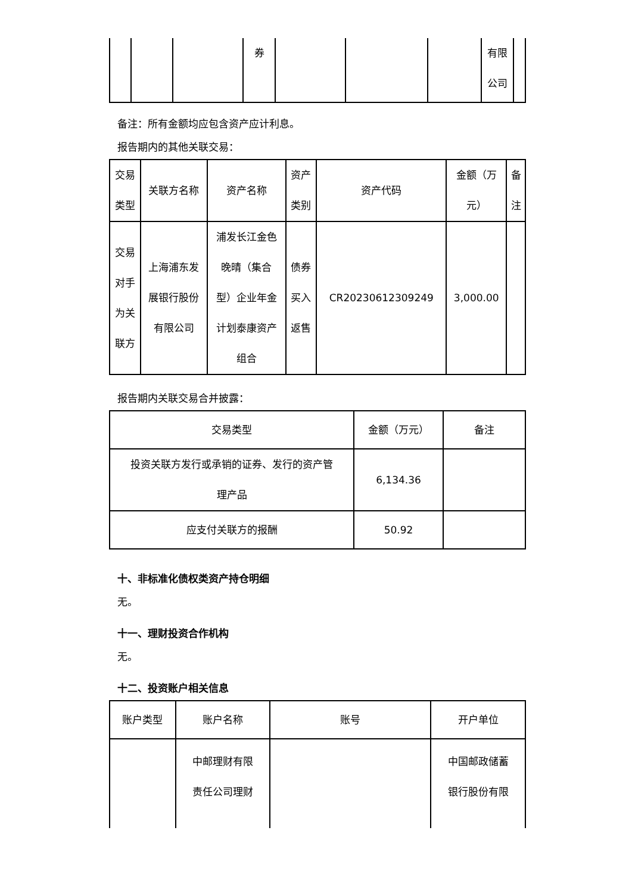| | | | 券 | | | | 有限 公司 | |
备注：所有金额均应包含资产应计利息。
报告期内的其他关联交易：
| 交易 类型 | 关联方名称 | 资产名称 | 资产 类别 | 资产代码 | 金额（万 元） | 备 注 |
| --- | --- | --- | --- | --- | --- | --- |
| 交易 对手 为关 联方 | 上海浦东发 展银行股份 有限公司 | 浦发长江金色 晚晴（集合 型）企业年金 计划泰康资产 组合 | 债券 买入 返售 | CR20230612309249 | 3,000.00 | |
报告期内关联交易合并披露：
| 交易类型 | 金额（万元） | 备注 |
| --- | --- | --- |
| 投资关联方发行或承销的证券、发行的资产管 理产品 | 6,134.36 | |
| 应支付关联方的报酬 | 50.92 | |
十、非标准化债权类资产持仓明细
无。
十一、理财投资合作机构
无。
十二、投资账户相关信息
| 账户类型 | 账户名称 | 账号 | 开户单位 |
| --- | --- | --- | --- |
| | 中邮理财有限 责任公司理财 | | 中国邮政储蓄 银行股份有限 |